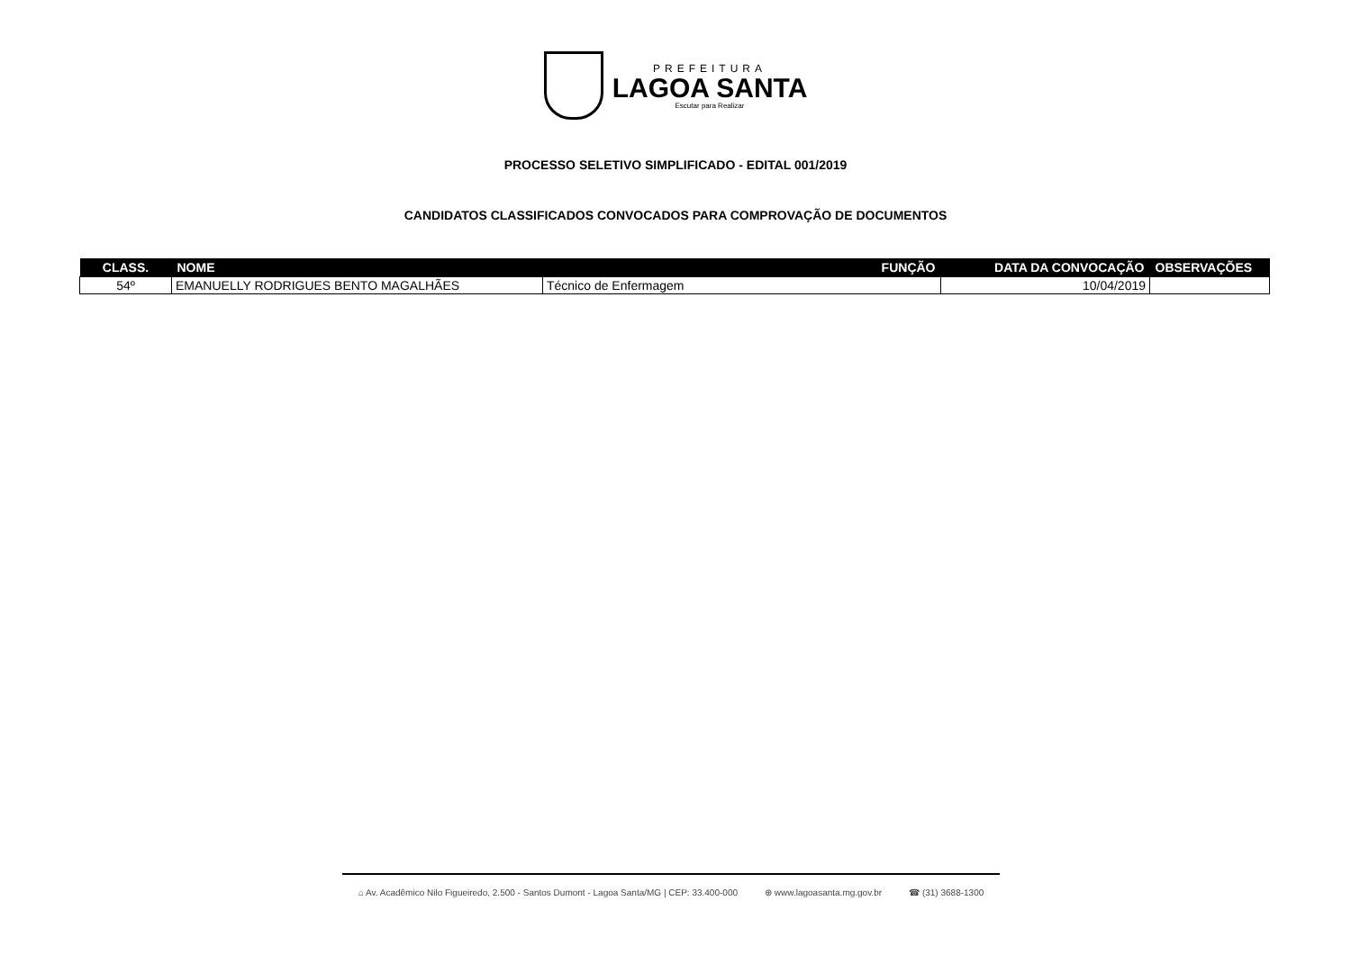PREFEITURA
LAGOA SANTA
Escutar para Realizar
PROCESSO SELETIVO SIMPLIFICADO - EDITAL 001/2019
CANDIDATOS CLASSIFICADOS CONVOCADOS PARA COMPROVAÇÃO DE DOCUMENTOS
| CLASS. | NOME | FUNÇÃO | DATA DA CONVOCAÇÃO | OBSERVAÇÕES |
| --- | --- | --- | --- | --- |
| 54º | EMANUELLY RODRIGUES BENTO MAGALHÃES | Técnico de Enfermagem | 10/04/2019 | |
⌂ Av. Acadêmico Nilo Figueiredo, 2.500 - Santos Dumont - Lagoa Santa/MG | CEP: 33.400-000 ⊕ www.lagoasanta.mg.gov.br ☎ (31) 3688-1300